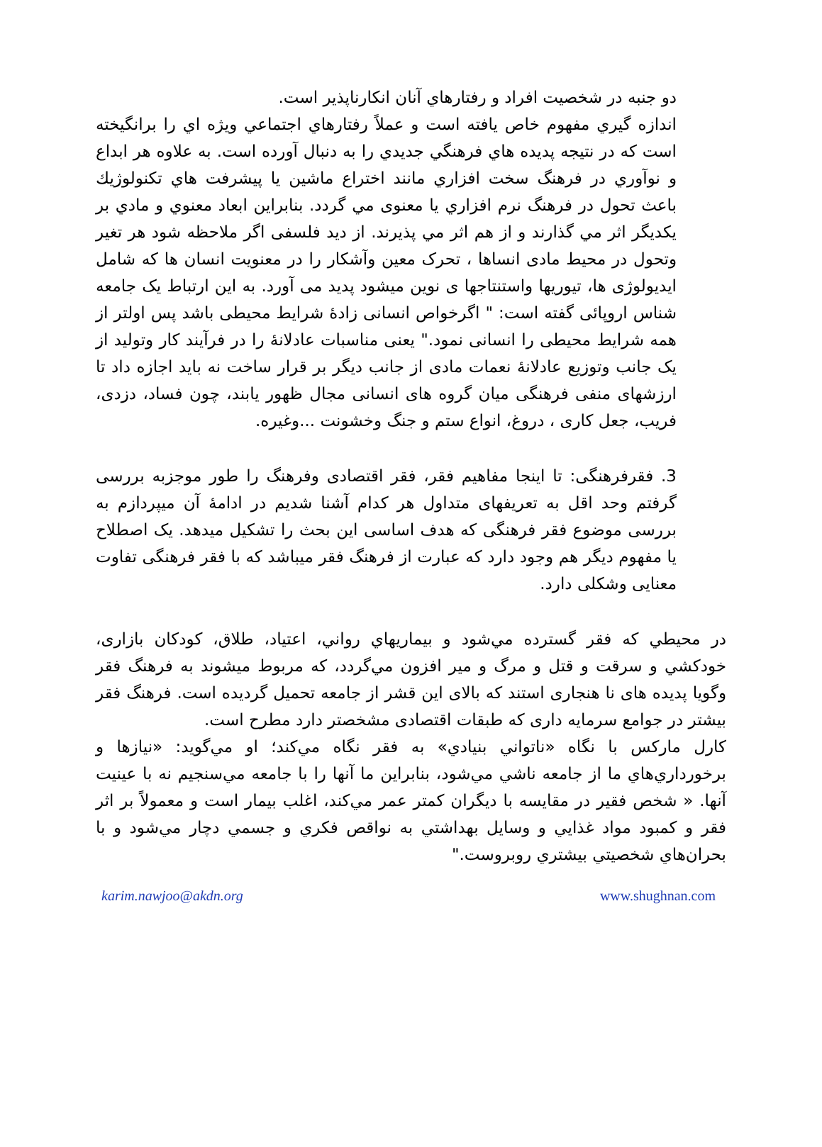دو جنبه در شخصيت افراد و رفتارهاي آنان انكارناپذير است.
اندازه گيري مفهوم خاص يافته است و عملاً رفتارهاي اجتماعي ويژه اي را برانگيخته است كه در نتيجه پديده هاي فرهنگي جديدي را به دنبال آورده است. به علاوه هر ابداع و نوآوري در فرهنگ سخت افزاري مانند اختراع ماشين يا پيشرفت هاي تكنولوژيك باعث تحول در فرهنگ نرم افزاري يا معنوی مي گردد. بنابراين ابعاد معنوي و مادي بر يكديگر اثر مي گذارند و از هم اثر مي پذيرند. از ديد فلسفی اگر ملاحظه شود هر تغير وتحول در محيط مادی انساها ، تحرک معين وآشکار را در معنويت انسان ها که شامل ايديولوژی ها، تيوريها واستنتاجها ی نوين ميشود پديد می آورد. به اين ارتباط يک جامعه شناس اروپائی گفته است: " اگرخواص انسانی زادۀ شرايط محيطی باشد پس اولتر از همه شرايط محيطی را انسانی نمود." يعنی مناسبات عادلانۀ را در فرآيند کار وتوليد از يک جانب وتوزيع عادلانۀ نعمات مادی از جانب ديگر بر قرار ساخت نه بايد اجازه داد تا ارزشهای منفی فرهنگی ميان گروه های انسانی مجال ظهور يابند، چون فساد، دزدی، فريب، جعل کاری ، دروغ، انواع ستم و جنگ وخشونت ...وغيره.
3. فقرفرهنگی: تا اينجا مفاهيم فقر، فقر اقتصادی وفرهنگ را طور موجزبه بررسی گرفتم وحد اقل به تعريفهای متداول هر کدام آشنا شديم در ادامۀ آن ميپردازم به بررسی موضوع فقر فرهنگی که هدف اساسی اين بحث را تشکيل ميدهد. يک اصطلاح يا مفهوم ديگر هم وجود دارد که عبارت از فرهنگ فقر ميباشد که با فقر فرهنگی تفاوت معنايی وشکلی دارد.
در محيطي كه فقر گسترده مي‌شود و بيماريهاي رواني، اعتياد، طلاق، كودكان بازاری، خودكشي و سرقت و قتل و مرگ و مير افزون مي‌گردد، که مربوط ميشوند به فرهنگ فقر وگويا پديده های نا هنجاری استند که بالای اين قشر از جامعه تحميل گرديده است. فرهنگ فقر بيشتر در جوامع سرمايه داری که طبقات اقتصادی مشخصتر دارد مطرح است.
كارل ماركس با نگاه «ناتواني بنيادي» به فقر نگاه مي‌كند؛ او مي‌گويد: «نيازها و برخورداري‌هاي ما از جامعه ناشي مي‌شود، بنابراين ما آنها را با جامعه مي‌سنجيم نه با عينيت آنها. « شخص فقير در مقايسه با ديگران كمتر عمر مي‌كند، اغلب بيمار است و معمولاً بر اثر فقر و كمبود مواد غذايي و وسايل بهداشتي به نواقص فكري و جسمي دچار مي‌شود و با بحران‌هاي شخصيتي بيشتري روبروست."
karim.nawjoo@akdn.org www.shughnan.com